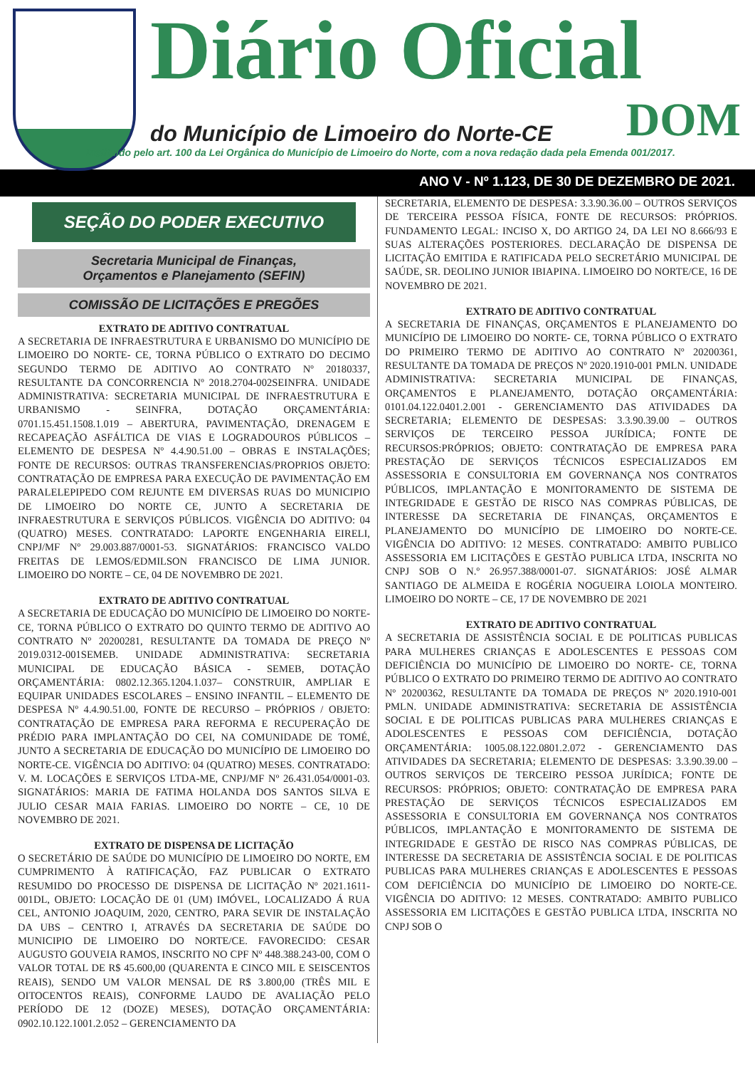Diário Oficial
do Município de Limoeiro do Norte-CE DOM
Instituído pelo art. 100 da Lei Orgânica do Município de Limoeiro do Norte, com a nova redação dada pela Emenda 001/2017.
ANO V - Nº 1.123, DE 30 DE DEZEMBRO DE 2021.
SEÇÃO DO PODER EXECUTIVO
Secretaria Municipal de Finanças,
Orçamentos e Planejamento (SEFIN)
COMISSÃO DE LICITAÇÕES E PREGÕES
EXTRATO DE ADITIVO CONTRATUAL
A SECRETARIA DE INFRAESTRUTURA E URBANISMO DO MUNICÍPIO DE LIMOEIRO DO NORTE- CE, TORNA PÚBLICO O EXTRATO DO DECIMO SEGUNDO TERMO DE ADITIVO AO CONTRATO Nº 20180337, RESULTANTE DA CONCORRENCIA Nº 2018.2704-002SEINFRA. UNIDADE ADMINISTRATIVA: SECRETARIA MUNICIPAL DE INFRAESTRUTURA E URBANISMO - SEINFRA, DOTAÇÃO ORÇAMENTÁRIA: 0701.15.451.1508.1.019 – ABERTURA, PAVIMENTAÇÃO, DRENAGEM E RECAPEAÇÃO ASFÁLTICA DE VIAS E LOGRADOUROS PÚBLICOS – ELEMENTO DE DESPESA Nº 4.4.90.51.00 – OBRAS E INSTALAÇÕES; FONTE DE RECURSOS: OUTRAS TRANSFERENCIAS/PROPRIOS OBJETO: CONTRATAÇÃO DE EMPRESA PARA EXECUÇÃO DE PAVIMENTAÇÃO EM PARALELEPIPEDO COM REJUNTE EM DIVERSAS RUAS DO MUNICIPIO DE LIMOEIRO DO NORTE CE, JUNTO A SECRETARIA DE INFRAESTRUTURA E SERVIÇOS PÚBLICOS. VIGÊNCIA DO ADITIVO: 04 (QUATRO) MESES. CONTRATADO: LAPORTE ENGENHARIA EIRELI, CNPJ/MF Nº 29.003.887/0001-53. SIGNATÁRIOS: FRANCISCO VALDO FREITAS DE LEMOS/EDMILSON FRANCISCO DE LIMA JUNIOR. LIMOEIRO DO NORTE – CE, 04 DE NOVEMBRO DE 2021.
EXTRATO DE ADITIVO CONTRATUAL
A SECRETARIA DE EDUCAÇÃO DO MUNICÍPIO DE LIMOEIRO DO NORTE- CE, TORNA PÚBLICO O EXTRATO DO QUINTO TERMO DE ADITIVO AO CONTRATO Nº 20200281, RESULTANTE DA TOMADA DE PREÇO Nº 2019.0312-001SEMEB. UNIDADE ADMINISTRATIVA: SECRETARIA MUNICIPAL DE EDUCAÇÃO BÁSICA - SEMEB, DOTAÇÃO ORÇAMENTÁRIA: 0802.12.365.1204.1.037– CONSTRUIR, AMPLIAR E EQUIPAR UNIDADES ESCOLARES – ENSINO INFANTIL – ELEMENTO DE DESPESA Nº 4.4.90.51.00, FONTE DE RECURSO – PRÓPRIOS / OBJETO: CONTRATAÇÃO DE EMPRESA PARA REFORMA E RECUPERAÇÃO DE PRÉDIO PARA IMPLANTAÇÃO DO CEI, NA COMUNIDADE DE TOMÉ, JUNTO A SECRETARIA DE EDUCAÇÃO DO MUNICÍPIO DE LIMOEIRO DO NORTE-CE. VIGÊNCIA DO ADITIVO: 04 (QUATRO) MESES. CONTRATADO: V. M. LOCAÇÕES E SERVIÇOS LTDA-ME, CNPJ/MF Nº 26.431.054/0001-03. SIGNATÁRIOS: MARIA DE FATIMA HOLANDA DOS SANTOS SILVA E JULIO CESAR MAIA FARIAS. LIMOEIRO DO NORTE – CE, 10 DE NOVEMBRO DE 2021.
EXTRATO DE DISPENSA DE LICITAÇÃO
O SECRETÁRIO DE SAÚDE DO MUNICÍPIO DE LIMOEIRO DO NORTE, EM CUMPRIMENTO À RATIFICAÇÃO, FAZ PUBLICAR O EXTRATO RESUMIDO DO PROCESSO DE DISPENSA DE LICITAÇÃO Nº 2021.1611-001DL, OBJETO: LOCAÇÃO DE 01 (UM) IMÓVEL, LOCALIZADO Á RUA CEL, ANTONIO JOAQUIM, 2020, CENTRO, PARA SEVIR DE INSTALAÇÃO DA UBS – CENTRO I, ATRAVÉS DA SECRETARIA DE SAÚDE DO MUNICIPIO DE LIMOEIRO DO NORTE/CE. FAVORECIDO: CESAR AUGUSTO GOUVEIA RAMOS, INSCRITO NO CPF Nº 448.388.243-00, COM O VALOR TOTAL DE R$ 45.600,00 (QUARENTA E CINCO MIL E SEISCENTOS REAIS), SENDO UM VALOR MENSAL DE R$ 3.800,00 (TRÊS MIL E OITOCENTOS REAIS), CONFORME LAUDO DE AVALIAÇÃO PELO PERÍODO DE 12 (DOZE) MESES), DOTAÇÃO ORÇAMENTÁRIA: 0902.10.122.1001.2.052 – GERENCIAMENTO DA
SECRETARIA, ELEMENTO DE DESPESA: 3.3.90.36.00 – OUTROS SERVIÇOS DE TERCEIRA PESSOA FÍSICA, FONTE DE RECURSOS: PRÓPRIOS. FUNDAMENTO LEGAL: INCISO X, DO ARTIGO 24, DA LEI NO 8.666/93 E SUAS ALTERAÇÕES POSTERIORES. DECLARAÇÃO DE DISPENSA DE LICITAÇÃO EMITIDA E RATIFICADA PELO SECRETÁRIO MUNICIPAL DE SAÚDE, SR. DEOLINO JUNIOR IBIAPINA. LIMOEIRO DO NORTE/CE, 16 DE NOVEMBRO DE 2021.
EXTRATO DE ADITIVO CONTRATUAL
A SECRETARIA DE FINANÇAS, ORÇAMENTOS E PLANEJAMENTO DO MUNICÍPIO DE LIMOEIRO DO NORTE- CE, TORNA PÚBLICO O EXTRATO DO PRIMEIRO TERMO DE ADITIVO AO CONTRATO Nº 20200361, RESULTANTE DA TOMADA DE PREÇOS Nº 2020.1910-001 PMLN. UNIDADE ADMINISTRATIVA: SECRETARIA MUNICIPAL DE FINANÇAS, ORÇAMENTOS E PLANEJAMENTO, DOTAÇÃO ORÇAMENTÁRIA: 0101.04.122.0401.2.001 - GERENCIAMENTO DAS ATIVIDADES DA SECRETARIA; ELEMENTO DE DESPESAS: 3.3.90.39.00 – OUTROS SERVIÇOS DE TERCEIRO PESSOA JURÍDICA; FONTE DE RECURSOS:PRÓPRIOS; OBJETO: CONTRATAÇÃO DE EMPRESA PARA PRESTAÇÃO DE SERVIÇOS TÉCNICOS ESPECIALIZADOS EM ASSESSORIA E CONSULTORIA EM GOVERNANÇA NOS CONTRATOS PÚBLICOS, IMPLANTAÇÃO E MONITORAMENTO DE SISTEMA DE INTEGRIDADE E GESTÃO DE RISCO NAS COMPRAS PÚBLICAS, DE INTERESSE DA SECRETARIA DE FINANÇAS, ORÇAMENTOS E PLANEJAMENTO DO MUNICÍPIO DE LIMOEIRO DO NORTE-CE. VIGÊNCIA DO ADITIVO: 12 MESES. CONTRATADO: AMBITO PUBLICO ASSESSORIA EM LICITAÇÕES E GESTÃO PUBLICA LTDA, INSCRITA NO CNPJ SOB O N.º 26.957.388/0001-07. SIGNATÁRIOS: JOSÉ ALMAR SANTIAGO DE ALMEIDA E ROGÉRIA NOGUEIRA LOIOLA MONTEIRO. LIMOEIRO DO NORTE – CE, 17 DE NOVEMBRO DE 2021
EXTRATO DE ADITIVO CONTRATUAL
A SECRETARIA DE ASSISTÊNCIA SOCIAL E DE POLITICAS PUBLICAS PARA MULHERES CRIANÇAS E ADOLESCENTES E PESSOAS COM DEFICIÊNCIA DO MUNICÍPIO DE LIMOEIRO DO NORTE- CE, TORNA PÚBLICO O EXTRATO DO PRIMEIRO TERMO DE ADITIVO AO CONTRATO Nº 20200362, RESULTANTE DA TOMADA DE PREÇOS Nº 2020.1910-001 PMLN. UNIDADE ADMINISTRATIVA: SECRETARIA DE ASSISTÊNCIA SOCIAL E DE POLITICAS PUBLICAS PARA MULHERES CRIANÇAS E ADOLESCENTES E PESSOAS COM DEFICIÊNCIA, DOTAÇÃO ORÇAMENTÁRIA: 1005.08.122.0801.2.072 - GERENCIAMENTO DAS ATIVIDADES DA SECRETARIA; ELEMENTO DE DESPESAS: 3.3.90.39.00 – OUTROS SERVIÇOS DE TERCEIRO PESSOA JURÍDICA; FONTE DE RECURSOS: PRÓPRIOS; OBJETO: CONTRATAÇÃO DE EMPRESA PARA PRESTAÇÃO DE SERVIÇOS TÉCNICOS ESPECIALIZADOS EM ASSESSORIA E CONSULTORIA EM GOVERNANÇA NOS CONTRATOS PÚBLICOS, IMPLANTAÇÃO E MONITORAMENTO DE SISTEMA DE INTEGRIDADE E GESTÃO DE RISCO NAS COMPRAS PÚBLICAS, DE INTERESSE DA SECRETARIA DE ASSISTÊNCIA SOCIAL E DE POLITICAS PUBLICAS PARA MULHERES CRIANÇAS E ADOLESCENTES E PESSOAS COM DEFICIÊNCIA DO MUNICÍPIO DE LIMOEIRO DO NORTE-CE. VIGÊNCIA DO ADITIVO: 12 MESES. CONTRATADO: AMBITO PUBLICO ASSESSORIA EM LICITAÇÕES E GESTÃO PUBLICA LTDA, INSCRITA NO CNPJ SOB O